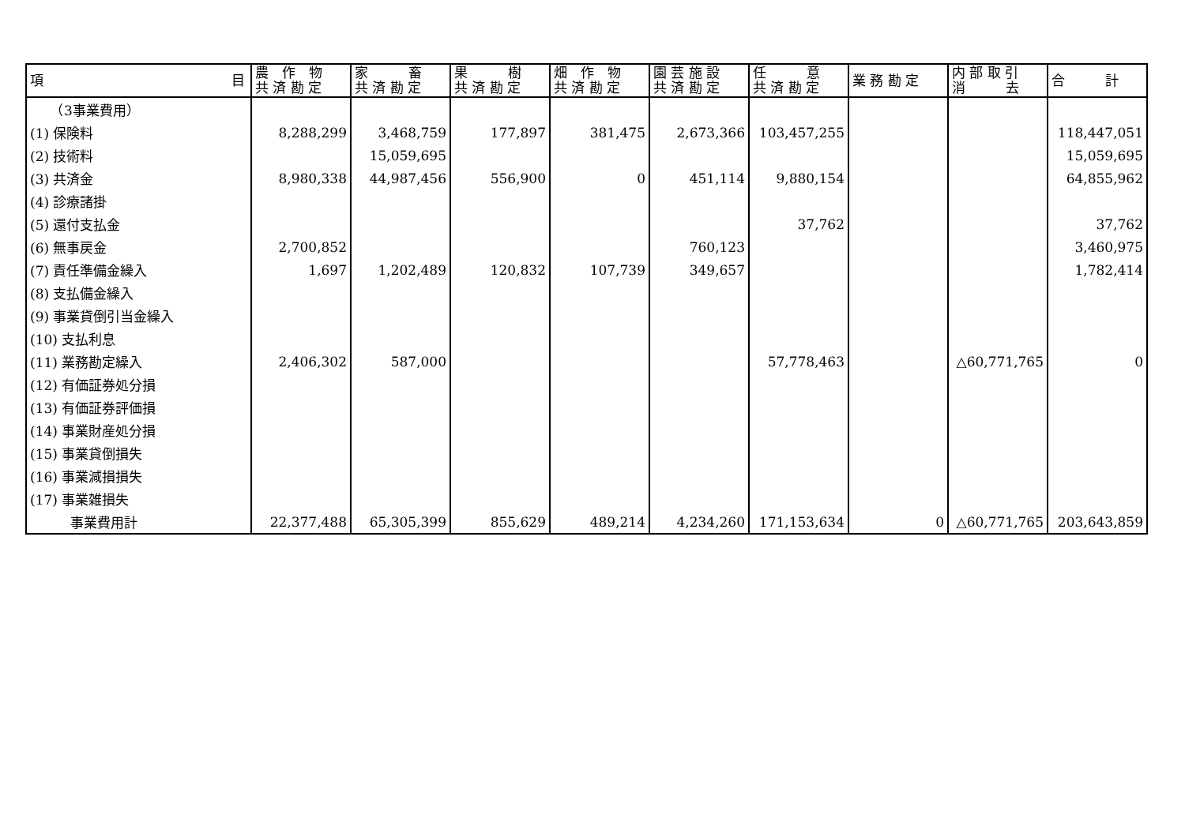| 項 目 | 農 作 物 共 済 勘 定 | 家 畜 共 済 勘 定 | 果 樹 共 済 勘 定 | 畑 作 物 共 済 勘 定 | 園 芸 施 設 共 済 勘 定 | 任 意 共 済 勘 定 | 業 務 勘 定 | 内 部 取 引 消 去 | 合 計 |
| --- | --- | --- | --- | --- | --- | --- | --- | --- | --- |
| （3事業費用） | | | | | | | | | |
| (1) 保険料 | 8,288,299 | 3,468,759 | 177,897 | 381,475 | 2,673,366 | 103,457,255 | | | 118,447,051 |
| (2) 技術料 | | 15,059,695 | | | | | | | 15,059,695 |
| (3) 共済金 | 8,980,338 | 44,987,456 | 556,900 | 0 | 451,114 | 9,880,154 | | | 64,855,962 |
| (4) 診療諸掛 | | | | | | | | | |
| (5) 還付支払金 | | | | | | 37,762 | | | 37,762 |
| (6) 無事戻金 | 2,700,852 | | | | 760,123 | | | | 3,460,975 |
| (7) 責任準備金繰入 | 1,697 | 1,202,489 | 120,832 | 107,739 | 349,657 | | | | 1,782,414 |
| (8) 支払備金繰入 | | | | | | | | | |
| (9) 事業貸倒引当金繰入 | | | | | | | | | |
| (10) 支払利息 | | | | | | | | | |
| (11) 業務勘定繰入 | 2,406,302 | 587,000 | | | | 57,778,463 | | △60,771,765 | 0 |
| (12) 有価証券処分損 | | | | | | | | | |
| (13) 有価証券評価損 | | | | | | | | | |
| (14) 事業財産処分損 | | | | | | | | | |
| (15) 事業貸倒損失 | | | | | | | | | |
| (16) 事業減損損失 | | | | | | | | | |
| (17) 事業雑損失 | | | | | | | | | |
| 事業費用計 | 22,377,488 | 65,305,399 | 855,629 | 489,214 | 4,234,260 | 171,153,634 | 0 | △60,771,765 | 203,643,859 |